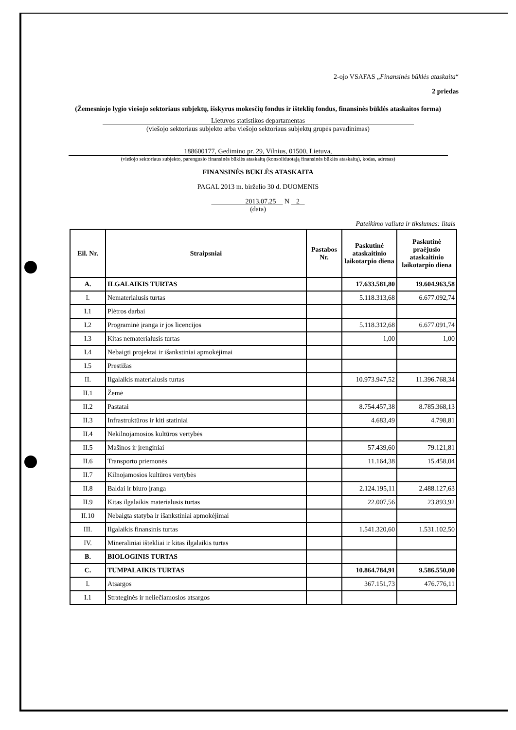2-ojo VSAFAS „Finansinės būklės ataskaita“
2 priedas
(Žemesniojo lygio viešojo sektoriaus subjektų, išskyrus mokesčių fondus ir išteklių fondus, finansinės būklės ataskaitos forma)
Lietuvos statistikos departamentas
(viešojo sektoriaus subjekto arba viešojo sektoriaus subjektų grupės pavadinimas)
188600177, Gedimino pr. 29, Vilnius, 01500, Lietuva,
(viešojo sektoriaus subjekto, parengusio finansinės būklės ataskaitą (konsoliduotąją finansinės būklės ataskaitą), kodas, adresas)
FINANSINĖS BŪKLĖS ATASKAITA
PAGAL 2013 m. birželio 30 d. DUOMENIS
2013.07.25 N 2
(data)
Pateikimo valiuta ir tikslumas: litais
| Eil. Nr. | Straipsniai | Pastabos Nr. | Paskutinė ataskaitinio laikotarpio diena | Paskutinė praėjusio ataskaitinio laikotarpio diena |
| --- | --- | --- | --- | --- |
| A. | ILGALAIKIS TURTAS | | 17.633.581,80 | 19.604.963,58 |
| I. | Nematerialusis turtas | | 5.118.313,68 | 6.677.092,74 |
| I.1 | Plėtros darbai | | | |
| I.2 | Programinė įranga ir jos licencijos | | 5.118.312,68 | 6.677.091,74 |
| I.3 | Kitas nematerialusis turtas | | 1,00 | 1,00 |
| I.4 | Nebaigti projektai ir išankstiniai apmokėjimai | | | |
| I.5 | Prestižas | | | |
| II. | Ilgalaikis materialusis turtas | | 10.973.947,52 | 11.396.768,34 |
| II.1 | Žemė | | | |
| II.2 | Pastatai | | 8.754.457,38 | 8.785.368,13 |
| II.3 | Infrastruktūros ir kiti statiniai | | 4.683,49 | 4.798,81 |
| II.4 | Nekilnojamosios kultūros vertybės | | | |
| II.5 | Mašinos ir įrenginiai | | 57.439,60 | 79.121,81 |
| II.6 | Transporto priemonės | | 11.164,38 | 15.458,04 |
| II.7 | Kilnojamosios kultūros vertybės | | | |
| II.8 | Baldai ir biuro įranga | | 2.124.195,11 | 2.488.127,63 |
| II.9 | Kitas ilgalaikis materialusis turtas | | 22.007,56 | 23.893,92 |
| II.10 | Nebaigta statyba ir išankstiniai apmokėjimai | | | |
| III. | Ilgalaikis finansinis turtas | | 1.541.320,60 | 1.531.102,50 |
| IV. | Mineraliniai ištekliai ir kitas ilgalaikis turtas | | | |
| B. | BIOLOGINIS TURTAS | | | |
| C. | TUMPALAIKIS TURTAS | | 10.864.784,91 | 9.586.550,00 |
| I. | Atsargos | | 367.151,73 | 476.776,11 |
| I.1 | Strateginės ir neliečiamosios atsargos | | | |